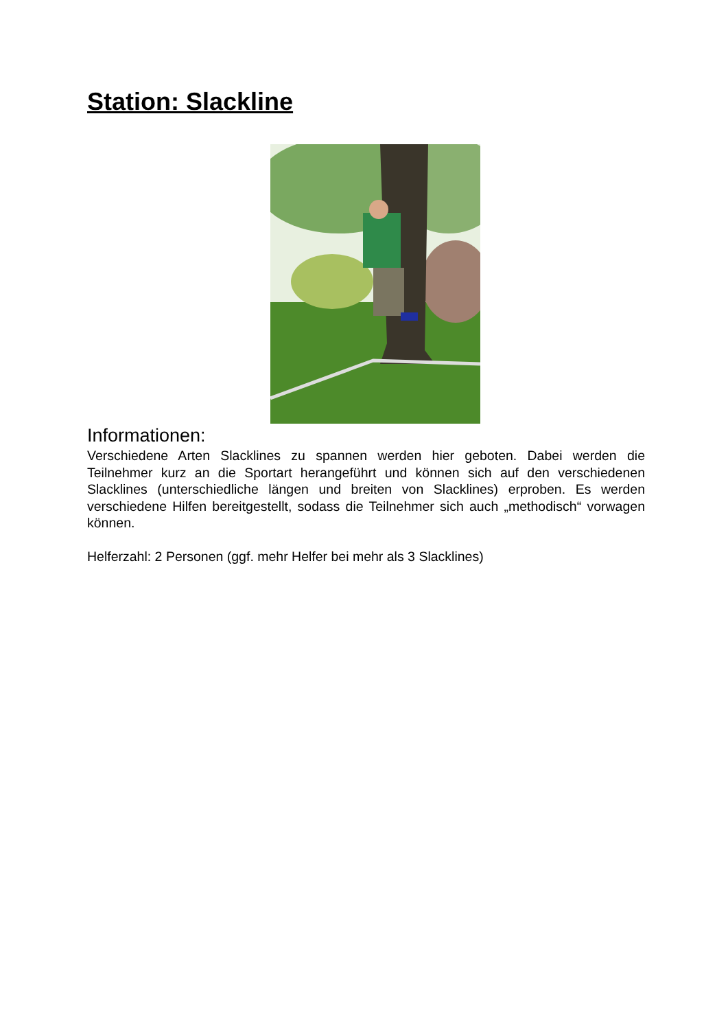Station: Slackline
Informationen:
Verschiedene Arten Slacklines zu spannen werden hier geboten. Dabei werden die Teilnehmer kurz an die Sportart herangeführt und können sich auf den verschiedenen Slacklines (unterschiedliche längen und breiten von Slacklines) erproben. Es werden verschiedene Hilfen bereitgestellt, sodass die Teilnehmer sich auch „methodisch“ vorwagen können.
Helferzahl: 2 Personen (ggf. mehr Helfer bei mehr als 3 Slacklines)